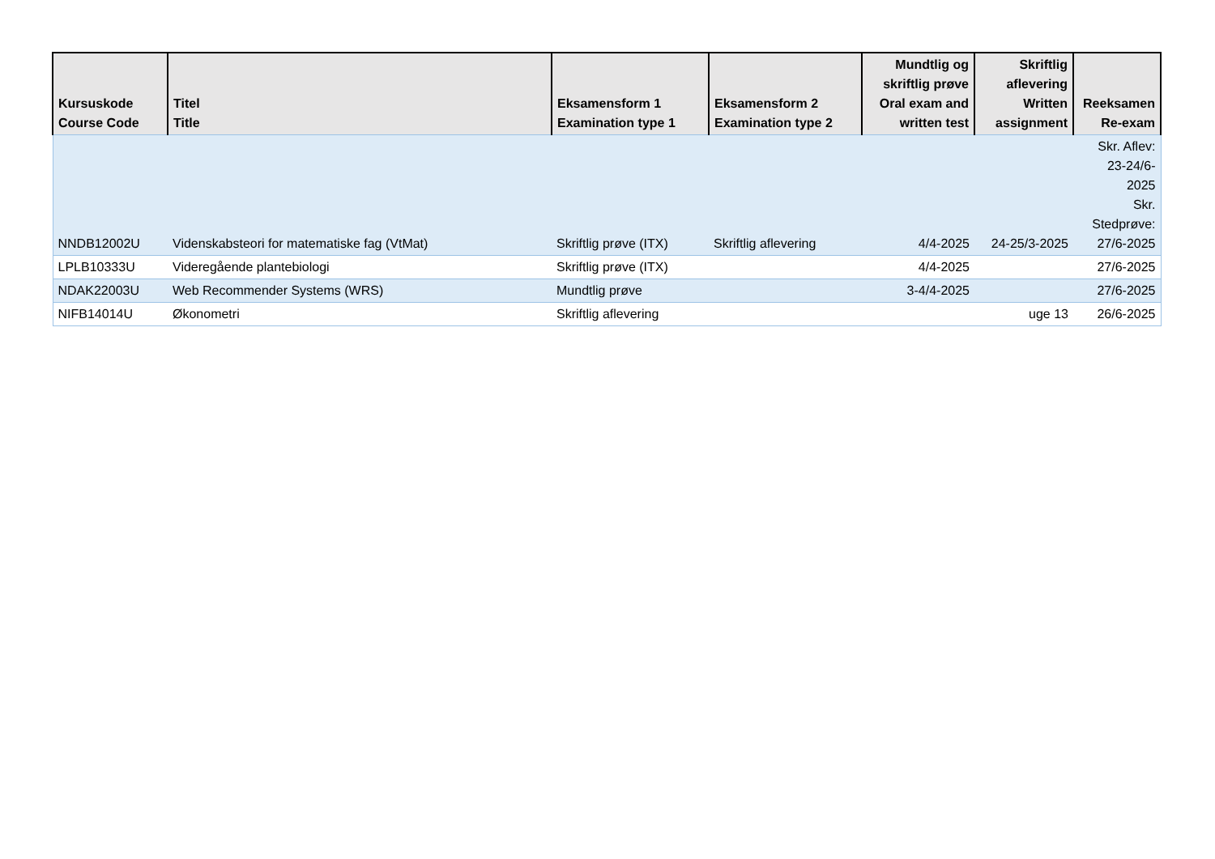| Kursuskode Course Code | Titel Title | Eksamensform 1 Examination type 1 | Eksamensform 2 Examination type 2 | Mundtlig og skriftlig prøve Oral exam and written test | Skriftlig aflevering Written assignment | Reeksamen Re-exam |
| --- | --- | --- | --- | --- | --- | --- |
| NNDB12002U | Videnskabsteori for matematiske fag (VtMat) | Skriftlig prøve (ITX) | Skriftlig aflevering | 4/4-2025 | 24-25/3-2025 | Skr. Aflev: 23-24/6- 2025 Skr. Stedprøve: 27/6-2025 |
| LPLB10333U | Videregående plantebiologi | Skriftlig prøve (ITX) | | 4/4-2025 | | 27/6-2025 |
| NDAK22003U | Web Recommender Systems (WRS) | Mundtlig prøve | | 3-4/4-2025 | | 27/6-2025 |
| NIFB14014U | Økonometri | Skriftlig aflevering | | | uge 13 | 26/6-2025 |